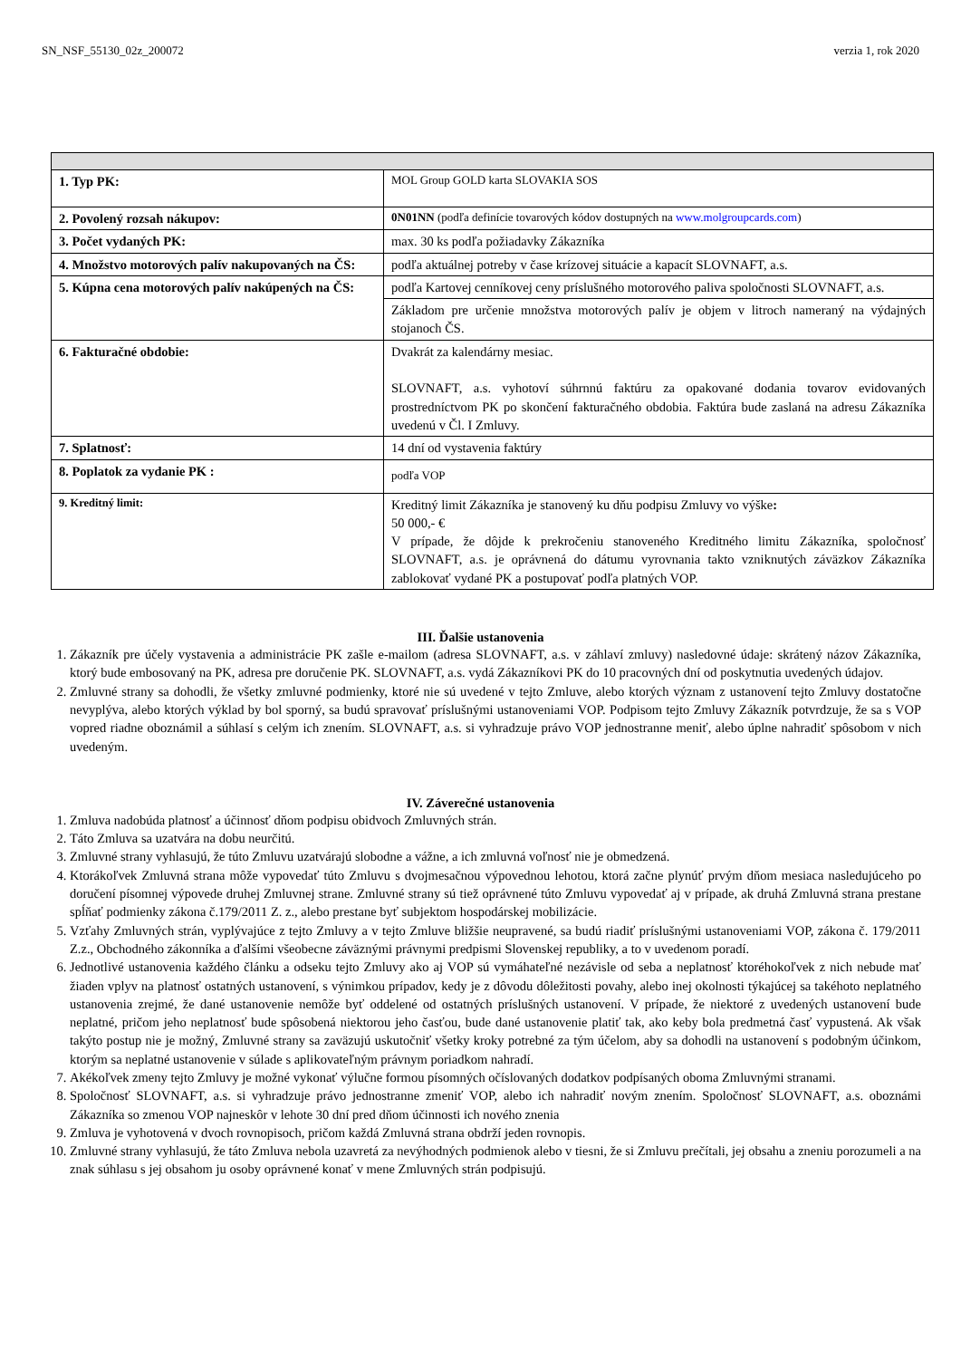SN_NSF_55130_02z_200072 verzia 1, rok 2020
| 1. Typ PK: | MOL Group GOLD karta SLOVAKIA SOS |
| 2. Povolený rozsah nákupov: | 0N01NN (podľa definície tovarových kódov dostupných na www.molgroupcards.com ) |
| 3. Počet vydaných PK: | max. 30 ks podľa požiadavky Zákazníka |
| 4. Množstvo motorových palív nakupovaných na ČS: | podľa aktuálnej potreby v čase krízovej situácie a kapacít SLOVNAFT, a.s. |
| 5. Kúpna cena motorových palív nakúpených na ČS: | podľa Kartovej cenníkovej ceny príslušného motorového paliva spoločnosti SLOVNAFT, a.s. |
| | Základom pre určenie množstva motorových palív je objem v litroch nameraný na výdajných stojanoch ČS. |
| 6. Fakturačné obdobie: | Dvakrát za kalendárny mesiac. SLOVNAFT, a.s. vyhotoví súhrnnú faktúru za opakované dodania tovarov evidovaných prostredníctvom PK po skončení fakturačného obdobia. Faktúra bude zaslaná na adresu Zákazníka uvedenú v Čl. I Zmluvy. |
| 7. Splatnosť: | 14 dní od vystavenia faktúry |
| 8. Poplatok za vydanie PK : | podľa VOP |
| 9. Kreditný limit: | Kreditný limit Zákazníka je stanovený ku dňu podpisu Zmluvy vo výške : 50 000,- € V prípade, že dôjde k prekročeniu stanoveného Kreditného limitu Zákazníka, spoločnosť SLOVNAFT, a.s. je oprávnená do dátumu vyrovnania takto vzniknutých záväzkov Zákazníka zablokovať vydané PK a postupovať podľa platných VOP. |
III. Ďalšie ustanovenia
1. Zákazník pre účely vystavenia a administrácie PK zašle e-mailom (adresa SLOVNAFT, a.s. v záhlaví zmluvy) nasledovné údaje: skrátený názov Zákazníka, ktorý bude embosovaný na PK, adresa pre doručenie PK. SLOVNAFT, a.s. vydá Zákazníkovi PK do 10 pracovných dní od poskytnutia uvedených údajov.
2. Zmluvné strany sa dohodli, že všetky zmluvné podmienky, ktoré nie sú uvedené v tejto Zmluve, alebo ktorých význam z ustanovení tejto Zmluvy dostatočne nevyplýva, alebo ktorých výklad by bol sporný, sa budú spravovať príslušnými ustanoveniami VOP. Podpisom tejto Zmluvy Zákazník potvrdzuje, že sa s VOP vopred riadne oboznámil a súhlasí s celým ich znením. SLOVNAFT, a.s. si vyhradzuje právo VOP jednostranne meniť, alebo úplne nahradiť spôsobom v nich uvedeným.
IV. Záverečné ustanovenia
1. Zmluva nadobúda platnosť a účinnosť dňom podpisu obidvoch Zmluvných strán.
2. Táto Zmluva sa uzatvára na dobu neurčitú.
3. Zmluvné strany vyhlasujú, že túto Zmluvu uzatvárajú slobodne a vážne, a ich zmluvná voľnosť nie je obmedzená.
4. Ktorákoľvek Zmluvná strana môže vypovedať túto Zmluvu s dvojmesačnou výpovednou lehotou, ktorá začne plynúť prvým dňom mesiaca nasledujúceho po doručení písomnej výpovede druhej Zmluvnej strane. Zmluvné strany sú tiež oprávnené túto Zmluvu vypovedať aj v prípade, ak druhá Zmluvná strana prestane spĺňať podmienky zákona č.179/2011 Z. z., alebo prestane byť subjektom hospodárskej mobilizácie.
5. Vzťahy Zmluvných strán, vyplývajúce z tejto Zmluvy a v tejto Zmluve bližšie neupravené, sa budú riadiť príslušnými ustanoveniami VOP, zákona č. 179/2011 Z.z., Obchodného zákonníka a ďalšími všeobecne záväznými právnymi predpismi Slovenskej republiky, a to v uvedenom poradí.
6. Jednotlivé ustanovenia každého článku a odseku tejto Zmluvy ako aj VOP sú vymáhateľné nezávisle od seba a neplatnosť ktoréhokoľvek z nich nebude mať žiaden vplyv na platnosť ostatných ustanovení, s výnimkou prípadov, kedy je z dôvodu dôležitosti povahy, alebo inej okolnosti týkajúcej sa takéhoto neplatného ustanovenia zrejmé, že dané ustanovenie nemôže byť oddelené od ostatných príslušných ustanovení. V prípade, že niektoré z uvedených ustanovení bude neplatné, pričom jeho neplatnosť bude spôsobená niektorou jeho časťou, bude dané ustanovenie platiť tak, ako keby bola predmetná časť vypustená. Ak však takýto postup nie je možný, Zmluvné strany sa zaväzujú uskutočniť všetky kroky potrebné za tým účelom, aby sa dohodli na ustanovení s podobným účinkom, ktorým sa neplatné ustanovenie v súlade s aplikovateľným právnym poriadkom nahradí.
7. Akékoľvek zmeny tejto Zmluvy je možné vykonať výlučne formou písomných očíslovaných dodatkov podpísaných oboma Zmluvnými stranami.
8. Spoločnosť SLOVNAFT, a.s. si vyhradzuje právo jednostranne zmeniť VOP, alebo ich nahradiť novým znením. Spoločnosť SLOVNAFT, a.s. oboznámi Zákazníka so zmenou VOP najneskôr v lehote 30 dní pred dňom účinnosti ich nového znenia
9. Zmluva je vyhotovená v dvoch rovnopisoch, pričom každá Zmluvná strana obdrží jeden rovnopis.
10. Zmluvné strany vyhlasujú, že táto Zmluva nebola uzavretá za nevýhodných podmienok alebo v tiesni, že si Zmluvu prečítali, jej obsahu a zneniu porozumeli a na znak súhlasu s jej obsahom ju osoby oprávnené konať v mene Zmluvných strán podpisujú.